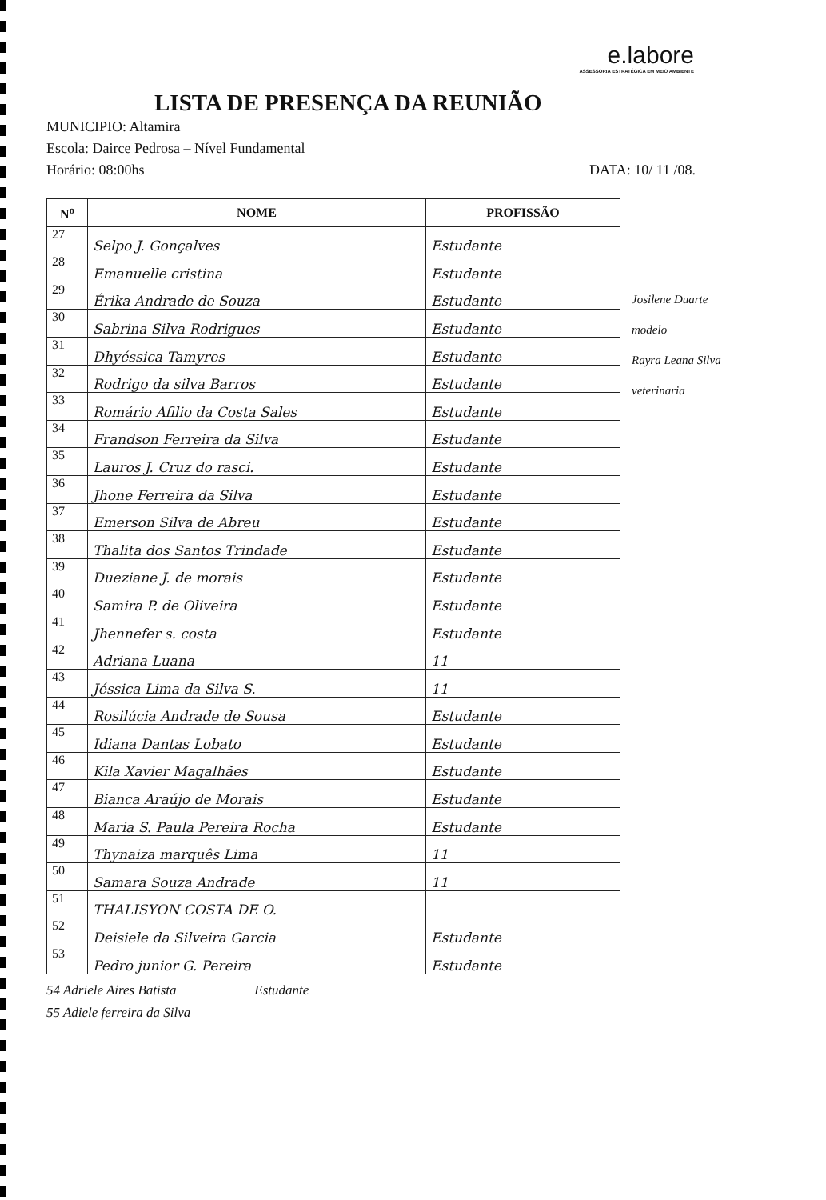e.labore
ASSESSORIA ESTRATÉGICA EM MEIO AMBIENTE
LISTA DE PRESENÇA DA REUNIÃO
MUNICIPIO: Altamira
Escola: Dairce Pedrosa – Nível Fundamental
Horário: 08:00hs DATA: 10/ 11 /08.
| N<sup>o</sup> | NOME | PROFISSÃO |
| --- | --- | --- |
| 27 | Selpo J. Gonçalves | Estudante |
| 28 | Emanuelle cristina | Estudante |
| 29 | Érika Andrade de Souza | Estudante |
| 30 | Sabrina Silva Rodrigues | Estudante |
| 31 | Dhyéssica Tamyres | Estudante |
| 32 | Rodrigo da silva Barros | Estudante |
| 33 | Romário Afilio da Costa Sales | Estudante |
| 34 | Frandson Ferreira da Silva | Estudante |
| 35 | Lauros J. Cruz do rasci. | Estudante |
| 36 | Jhone Ferreira da Silva | Estudante |
| 37 | Emerson Silva de Abreu | Estudante |
| 38 | Thalita dos Santos Trindade | Estudante |
| 39 | Dueziane J. de morais | Estudante |
| 40 | Samira P. de Oliveira | Estudante |
| 41 | Jhennefer s. costa | Estudante |
| 42 | Adriana Luana | 11 |
| 43 | Jéssica Lima da Silva S. | 11 |
| 44 | Rosilúcia Andrade de Sousa | Estudante |
| 45 | Idiana Dantas Lobato | Estudante |
| 46 | Kila Xavier Magalhães | Estudante |
| 47 | Bianca Araújo de Morais | Estudante |
| 48 | Maria S. Paula Pereira Rocha | Estudante |
| 49 | Thynaiza marquês Lima | 11 |
| 50 | Samara Souza Andrade | 11 |
| 51 | THALISYON COSTA DE O. | |
| 52 | Deisiele da Silveira Garcia | Estudante |
| 53 | Pedro junior G. Pereira | Estudante |
54 Adriele Aires Batista Estudante
55 Adiele ferreira da Silva
Josilene Duarte
modelo
Rayra Leana Silva
veterinaria